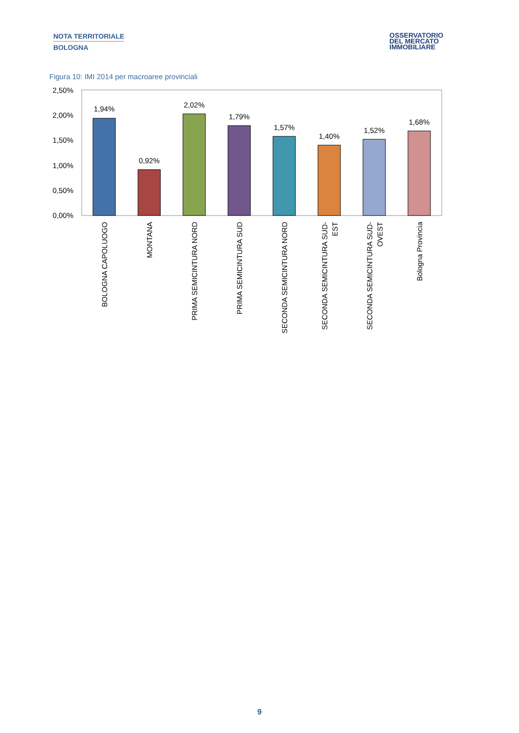NOTA TERRITORIALE
BOLOGNA
OSSERVATORIO
DEL MERCATO
IMMOBILIARE
Figura 10: IMI 2014 per macroaree provinciali
2,50%
2,00%
1,50%
1,00%
0,50%
0,00%
1,94%
0,92%
2,02%
1,79%
1,57%
1,40%
1,52%
1,68%
BOLOGNA CAPOLUOGO
MONTANA
PRIMA SEMICINTURA NORD
PRIMA SEMICINTURA SUD
SECONDA SEMICINTURA NORD
SECONDA SEMICINTURA SUD-
EST
SECONDA SEMICINTURA SUD-
OVEST
Bologna Provincia
9